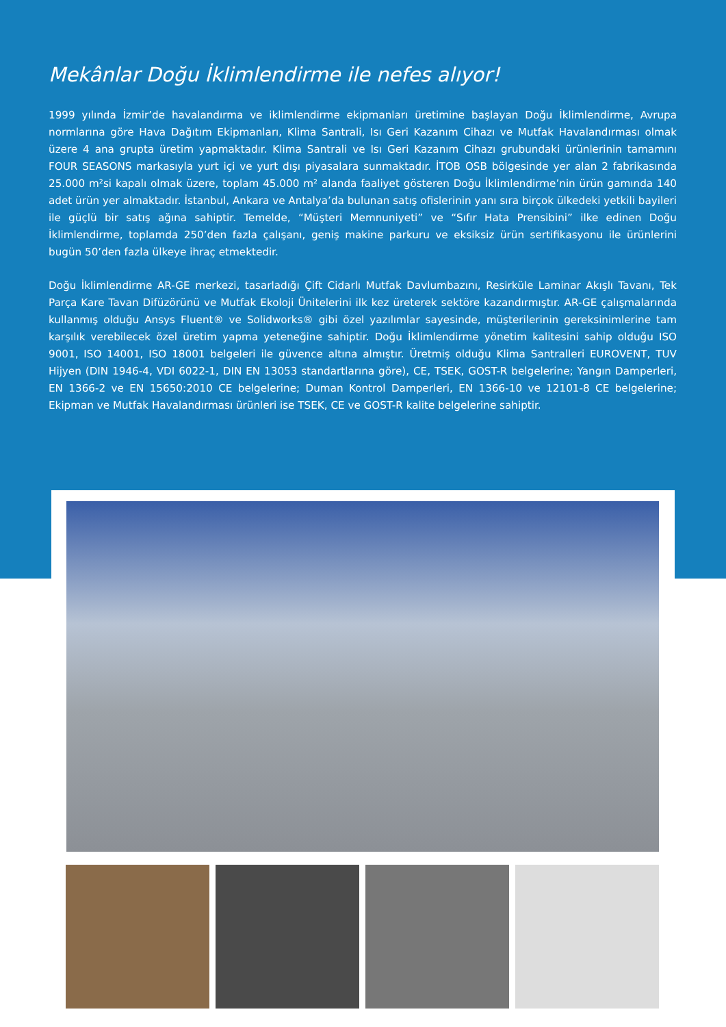Mekânlar Doğu İklimlendirme ile nefes alıyor!
1999 yılında İzmir’de havalandırma ve iklimlendirme ekipmanları üretimine başlayan Doğu İklimlendirme, Avrupa normlarına göre Hava Dağıtım Ekipmanları, Klima Santrali, Isı Geri Kazanım Cihazı ve Mutfak Havalandırması olmak üzere 4 ana grupta üretim yapmaktadır. Klima Santrali ve Isı Geri Kazanım Cihazı grubundaki ürünlerinin tamamını FOUR SEASONS markasıyla yurt içi ve yurt dışı piyasalara sunmaktadır. İTOB OSB bölgesinde yer alan 2 fabrikasında 25.000 m²si kapalı olmak üzere, toplam 45.000 m² alanda faaliyet gösteren Doğu İklimlendirme’nin ürün gamında 140 adet ürün yer almaktadır. İstanbul, Ankara ve Antalya’da bulunan satış ofislerinin yanı sıra birçok ülkedeki yetkili bayileri ile güçlü bir satış ağına sahiptir. Temelde, “Müşteri Memnuniyeti” ve “Sıfır Hata Prensibini” ilke edinen Doğu İklimlendirme, toplamda 250’den fazla çalışanı, geniş makine parkuru ve eksiksiz ürün sertifikasyonu ile ürünlerini bugün 50’den fazla ülkeye ihraç etmektedir.
Doğu İklimlendirme AR-GE merkezi, tasarladığı Çift Cidarlı Mutfak Davlumbazını, Resirküle Laminar Akışlı Tavanı, Tek Parça Kare Tavan Difüzörünü ve Mutfak Ekoloji Ünitelerini ilk kez üreterek sektöre kazandırmıştır. AR-GE çalışmalarında kullanmış olduğu Ansys Fluent® ve Solidworks® gibi özel yazılımlar sayesinde, müşterilerinin gereksinimlerine tam karşılık verebilecek özel üretim yapma yeteneğine sahiptir. Doğu İklimlendirme yönetim kalitesini sahip olduğu ISO 9001, ISO 14001, ISO 18001 belgeleri ile güvence altına almıştır. Üretmiş olduğu Klima Santralleri EUROVENT, TUV Hijyen (DIN 1946-4, VDI 6022-1, DIN EN 13053 standartlarına göre), CE, TSEK, GOST-R belgelerine; Yangın Damperleri, EN 1366-2 ve EN 15650:2010 CE belgelerine; Duman Kontrol Damperleri, EN 1366-10 ve 12101-8 CE belgelerine; Ekipman ve Mutfak Havalandırması ürünleri ise TSEK, CE ve GOST-R kalite belgelerine sahiptir.